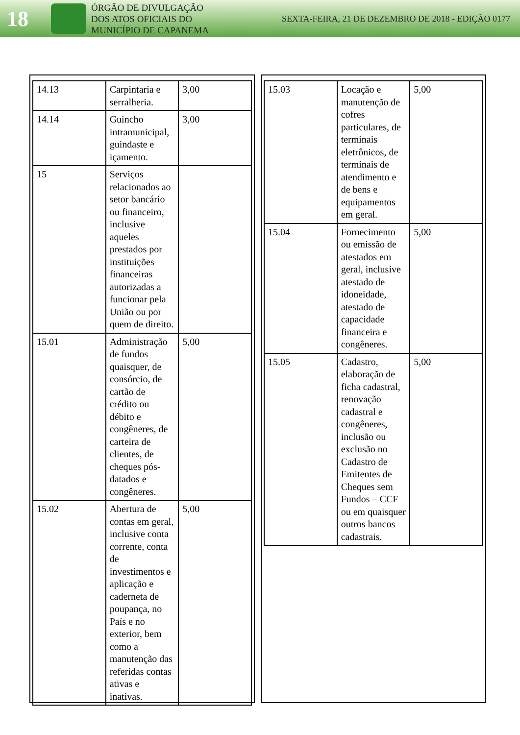18
ÓRGÃO DE DIVULGAÇÃO
DOS ATOS OFICIAIS DO
MUNICÍPIO DE CAPANEMA
SEXTA-FEIRA, 21 DE DEZEMBRO DE 2018 - EDIÇÃO 0177
| 14.13 | Carpintaria e serralheria. | 3,00 |
| 14.14 | Guincho intramunicipal, guindaste e içamento. | 3,00 |
| 15 | Serviços relacionados ao setor bancário ou financeiro, inclusive aqueles prestados por instituições financeiras autorizadas a funcionar pela União ou por quem de direito. | |
| 15.01 | Administração de fundos quaisquer, de consórcio, de cartão de crédito ou débito e congêneres, de carteira de clientes, de cheques pós-datados e congêneres. | 5,00 |
| 15.02 | Abertura de contas em geral, inclusive conta corrente, conta de investimentos e aplicação e caderneta de poupança, no País e no exterior, bem como a manutenção das referidas contas ativas e inativas. | 5,00 |
| 15.03 | Locação e manutenção de cofres particulares, de terminais eletrônicos, de terminais de atendimento e de bens e equipamentos em geral. | 5,00 |
| 15.04 | Fornecimento ou emissão de atestados em geral, inclusive atestado de idoneidade, atestado de capacidade financeira e congêneres. | 5,00 |
| 15.05 | Cadastro, elaboração de ficha cadastral, renovação cadastral e congêneres, inclusão ou exclusão no Cadastro de Emitentes de Cheques sem Fundos – CCF ou em quaisquer outros bancos cadastrais. | 5,00 |